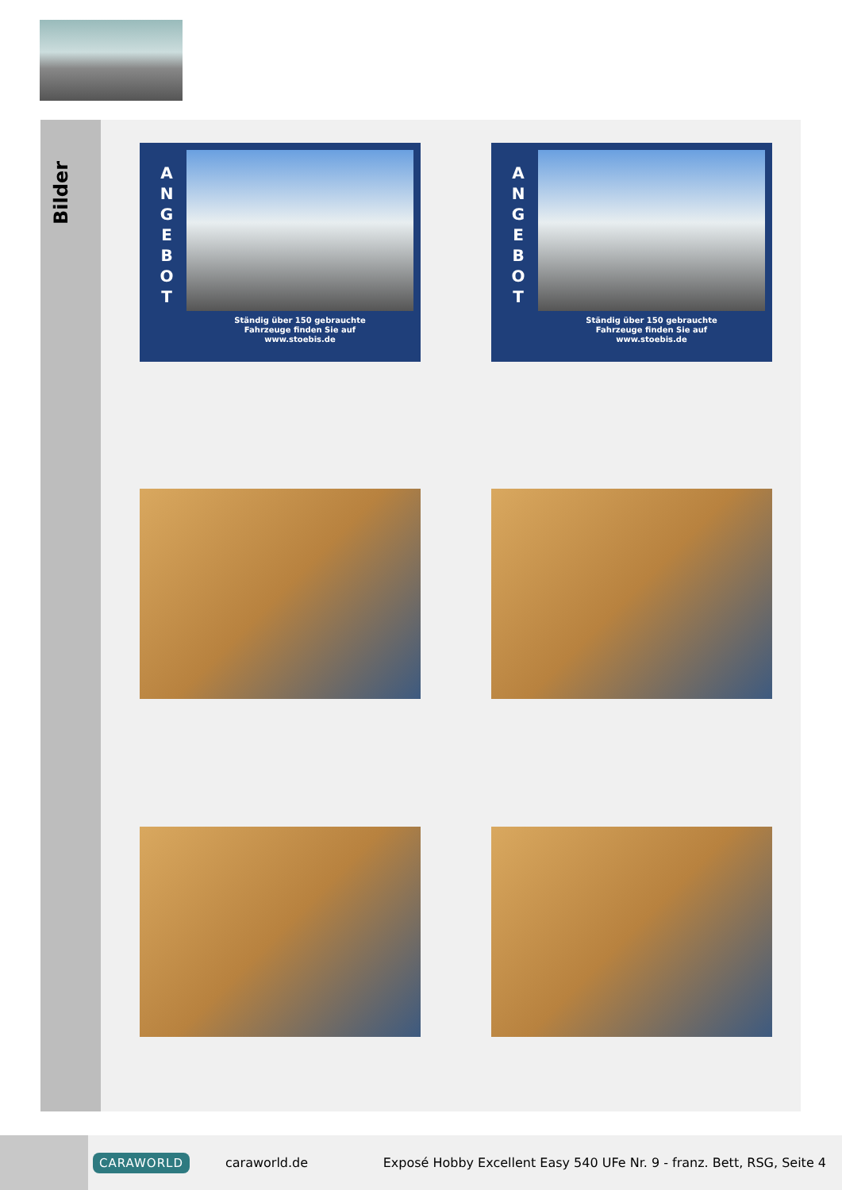Bilder
A
N
G
E
B
O
T
Ständig über 150 gebrauchte
Fahrzeuge finden Sie auf
www.stoebis.de
A
N
G
E
B
O
T
Ständig über 150 gebrauchte
Fahrzeuge finden Sie auf
www.stoebis.de
CARAWORLD caraworld.de Exposé Hobby Excellent Easy 540 UFe Nr. 9 - franz. Bett, RSG, Seite 4